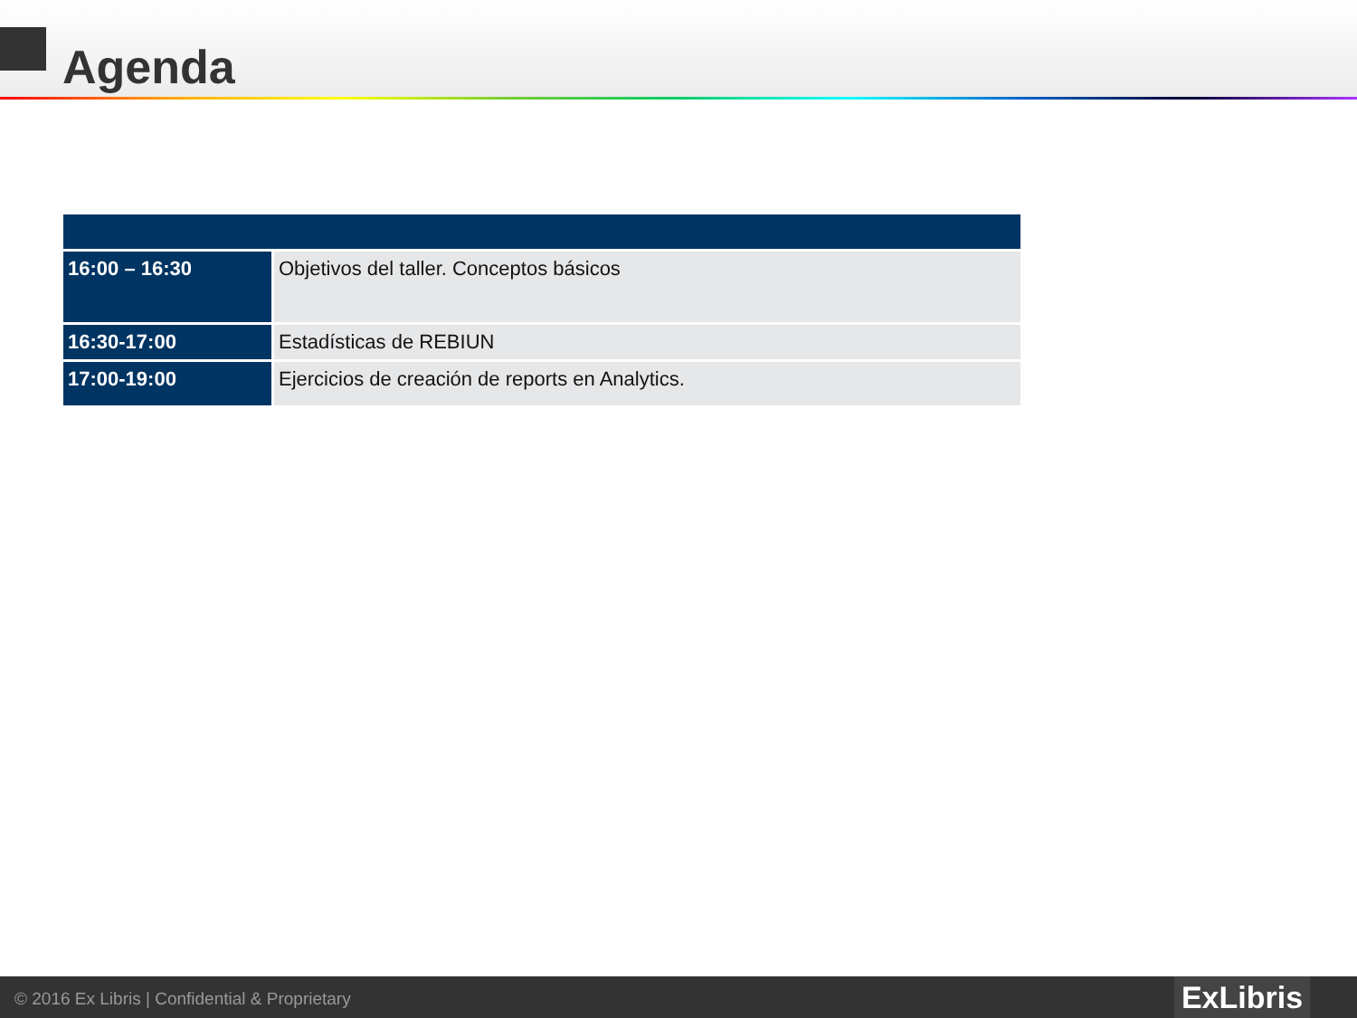Agenda
| 16:00 – 16:30 | Objetivos del taller. Conceptos básicos |
| 16:30-17:00 | Estadísticas de REBIUN |
| 17:00-19:00 | Ejercicios de creación de reports en Analytics. |
© 2016 Ex Libris | Confidential & Proprietary
ExLibris